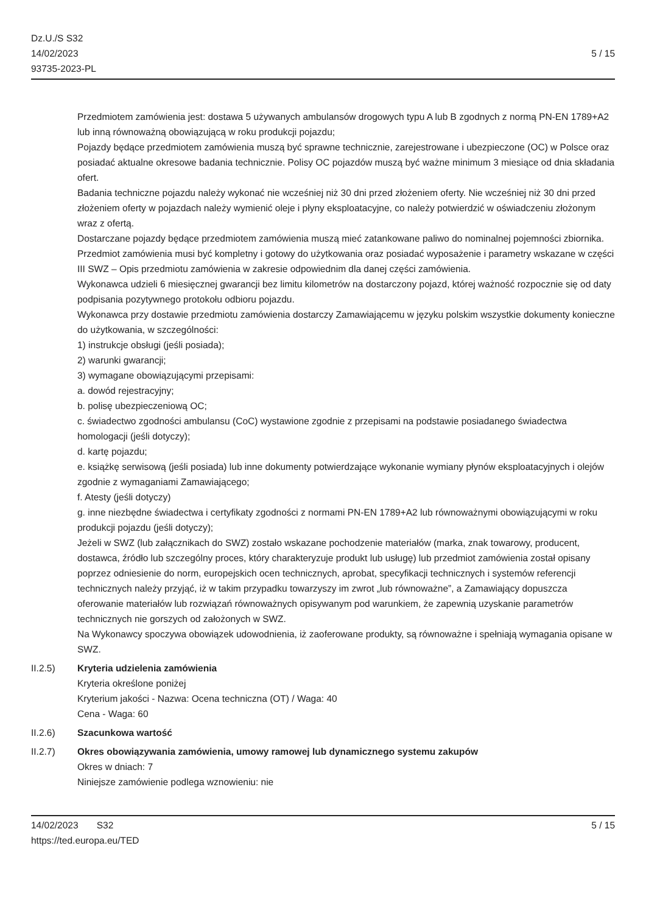Dz.U./S S32
14/02/2023
93735-2023-PL
5 / 15
Przedmiotem zamówienia jest: dostawa 5 używanych ambulansów drogowych typu A lub B zgodnych z normą PN-EN 1789+A2 lub inną równoważną obowiązującą w roku produkcji pojazdu;
Pojazdy będące przedmiotem zamówienia muszą być sprawne technicznie, zarejestrowane i ubezpieczone (OC) w Polsce oraz posiadać aktualne okresowe badania technicznie. Polisy OC pojazdów muszą być ważne minimum 3 miesiące od dnia składania ofert.
Badania techniczne pojazdu należy wykonać nie wcześniej niż 30 dni przed złożeniem oferty. Nie wcześniej niż 30 dni przed złożeniem oferty w pojazdach należy wymienić oleje i płyny eksploatacyjne, co należy potwierdzić w oświadczeniu złożonym wraz z ofertą.
Dostarczane pojazdy będące przedmiotem zamówienia muszą mieć zatankowane paliwo do nominalnej pojemności zbiornika.
Przedmiot zamówienia musi być kompletny i gotowy do użytkowania oraz posiadać wyposażenie i parametry wskazane w części III SWZ – Opis przedmiotu zamówienia w zakresie odpowiednim dla danej części zamówienia.
Wykonawca udzieli 6 miesięcznej gwarancji bez limitu kilometrów na dostarczony pojazd, której ważność rozpocznie się od daty podpisania pozytywnego protokołu odbioru pojazdu.
Wykonawca przy dostawie przedmiotu zamówienia dostarczy Zamawiającemu w języku polskim wszystkie dokumenty konieczne do użytkowania, w szczególności:
1) instrukcje obsługi (jeśli posiada);
2) warunki gwarancji;
3) wymagane obowiązującymi przepisami:
a. dowód rejestracyjny;
b. polisę ubezpieczeniową OC;
c. świadectwo zgodności ambulansu (CoC) wystawione zgodnie z przepisami na podstawie posiadanego świadectwa homologacji (jeśli dotyczy);
d. kartę pojazdu;
e. książkę serwisową (jeśli posiada) lub inne dokumenty potwierdzające wykonanie wymiany płynów eksploatacyjnych i olejów zgodnie z wymaganiami Zamawiającego;
f. Atesty (jeśli dotyczy)
g. inne niezbędne świadectwa i certyfikaty zgodności z normami PN-EN 1789+A2 lub równoważnymi obowiązującymi w roku produkcji pojazdu (jeśli dotyczy);
Jeżeli w SWZ (lub załącznikach do SWZ) zostało wskazane pochodzenie materiałów (marka, znak towarowy, producent, dostawca, źródło lub szczególny proces, który charakteryzuje produkt lub usługę) lub przedmiot zamówienia został opisany poprzez odniesienie do norm, europejskich ocen technicznych, aprobat, specyfikacji technicznych i systemów referencji technicznych należy przyjąć, iż w takim przypadku towarzyszy im zwrot „lub równoważne”, a Zamawiający dopuszcza oferowanie materiałów lub rozwiązań równoważnych opisywanym pod warunkiem, że zapewnią uzyskanie parametrów technicznych nie gorszych od założonych w SWZ.
Na Wykonawcy spoczywa obowiązek udowodnienia, iż zaoferowane produkty, są równoważne i spełniają wymagania opisane w SWZ.
II.2.5) Kryteria udzielenia zamówienia
Kryteria określone poniżej
Kryterium jakości - Nazwa: Ocena techniczna (OT) / Waga: 40
Cena - Waga: 60
II.2.6) Szacunkowa wartość
II.2.7) Okres obowiązywania zamówienia, umowy ramowej lub dynamicznego systemu zakupów
Okres w dniach: 7
Niniejsze zamówienie podlega wznowieniu: nie
14/02/2023 S32
https://ted.europa.eu/TED
5 / 15